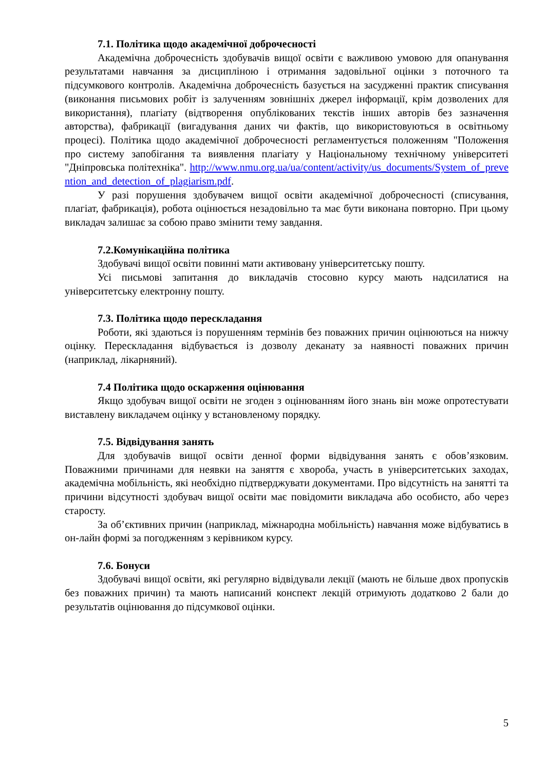7.1. Політика щодо академічної доброчесності
Академічна доброчесність здобувачів вищої освіти є важливою умовою для опанування результатами навчання за дисципліною і отримання задовільної оцінки з поточного та підсумкового контролів. Академічна доброчесність базується на засудженні практик списування (виконання письмових робіт із залученням зовнішніх джерел інформації, крім дозволених для використання), плагіату (відтворення опублікованих текстів інших авторів без зазначення авторства), фабрикації (вигадування даних чи фактів, що використовуються в освітньому процесі). Політика щодо академічної доброчесності регламентується положенням "Положення про систему запобігання та виявлення плагіату у Національному технічному університеті "Дніпровська політехніка". http://www.nmu.org.ua/ua/content/activity/us_documents/System_of_prevention_and_detection_of_plagiarism.pdf.
У разі порушення здобувачем вищої освіти академічної доброчесності (списування, плагіат, фабрикація), робота оцінюється незадовільно та має бути виконана повторно. При цьому викладач залишає за собою право змінити тему завдання.
7.2.Комунікаційна політика
Здобувачі вищої освіти повинні мати активовану університетську пошту.
Усі письмові запитання до викладачів стосовно курсу мають надсилатися на університетську електронну пошту.
7.3. Політика щодо перескладання
Роботи, які здаються із порушенням термінів без поважних причин оцінюються на нижчу оцінку. Перескладання відбувається із дозволу деканату за наявності поважних причин (наприклад, лікарняний).
7.4 Політика щодо оскарження оцінювання
Якщо здобувач вищої освіти не згоден з оцінюванням його знань він може опротестувати виставлену викладачем оцінку у встановленому порядку.
7.5. Відвідування занять
Для здобувачів вищої освіти денної форми відвідування занять є обов’язковим. Поважними причинами для неявки на заняття є хвороба, участь в університетських заходах, академічна мобільність, які необхідно підтверджувати документами. Про відсутність на занятті та причини відсутності здобувач вищої освіти має повідомити викладача або особисто, або через старосту.
За об’єктивних причин (наприклад, міжнародна мобільність) навчання може відбуватись в он-лайн формі за погодженням з керівником курсу.
7.6. Бонуси
Здобувачі вищої освіти, які регулярно відвідували лекції (мають не більше двох пропусків без поважних причин) та мають написаний конспект лекцій отримують додатково 2 бали до результатів оцінювання до підсумкової оцінки.
5